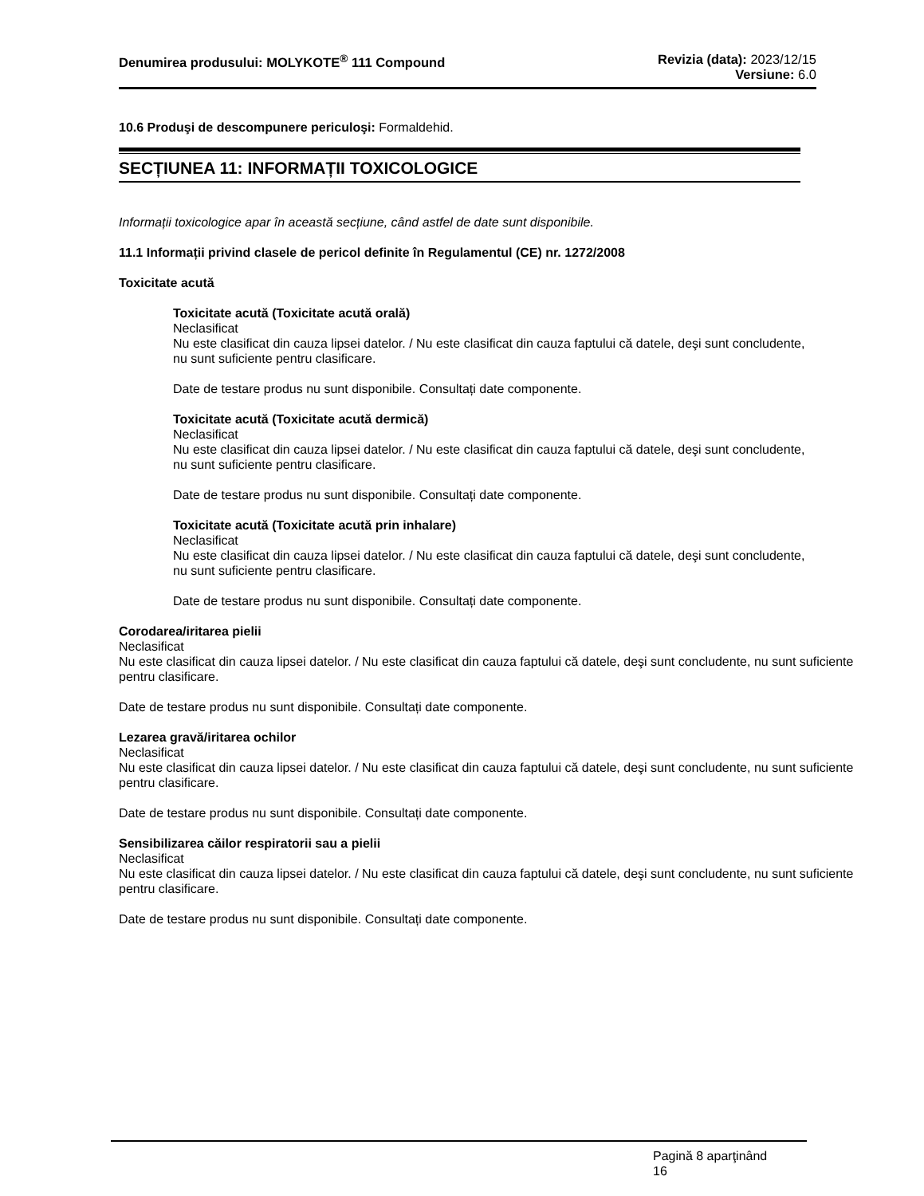Denumirea produsului: MOLYKOTE<sup>®</sup> 111 Compound
Revizia (data): 2023/12/15
Versiune: 6.0
10.6 Produşi de descompunere periculoşi: Formaldehid.
SECȚIUNEA 11: INFORMAȚII TOXICOLOGICE
Informații toxicologice apar în această secțiune, când astfel de date sunt disponibile.
11.1 Informații privind clasele de pericol definite în Regulamentul (CE) nr. 1272/2008
Toxicitate acută
Toxicitate acută (Toxicitate acută orală)
Neclasificat
Nu este clasificat din cauza lipsei datelor. / Nu este clasificat din cauza faptului că datele, deşi sunt concludente, nu sunt suficiente pentru clasificare.
Date de testare produs nu sunt disponibile. Consultați date componente.
Toxicitate acută (Toxicitate acută dermică)
Neclasificat
Nu este clasificat din cauza lipsei datelor. / Nu este clasificat din cauza faptului că datele, deşi sunt concludente, nu sunt suficiente pentru clasificare.
Date de testare produs nu sunt disponibile. Consultați date componente.
Toxicitate acută (Toxicitate acută prin inhalare)
Neclasificat
Nu este clasificat din cauza lipsei datelor. / Nu este clasificat din cauza faptului că datele, deşi sunt concludente, nu sunt suficiente pentru clasificare.
Date de testare produs nu sunt disponibile. Consultați date componente.
Corodarea/iritarea pielii
Neclasificat
Nu este clasificat din cauza lipsei datelor. / Nu este clasificat din cauza faptului că datele, deşi sunt concludente, nu sunt suficiente pentru clasificare.
Date de testare produs nu sunt disponibile. Consultați date componente.
Lezarea gravă/iritarea ochilor
Neclasificat
Nu este clasificat din cauza lipsei datelor. / Nu este clasificat din cauza faptului că datele, deşi sunt concludente, nu sunt suficiente pentru clasificare.
Date de testare produs nu sunt disponibile. Consultați date componente.
Sensibilizarea căilor respiratorii sau a pielii
Neclasificat
Nu este clasificat din cauza lipsei datelor. / Nu este clasificat din cauza faptului că datele, deşi sunt concludente, nu sunt suficiente pentru clasificare.
Date de testare produs nu sunt disponibile. Consultați date componente.
Pagină 8 aparţinând
16